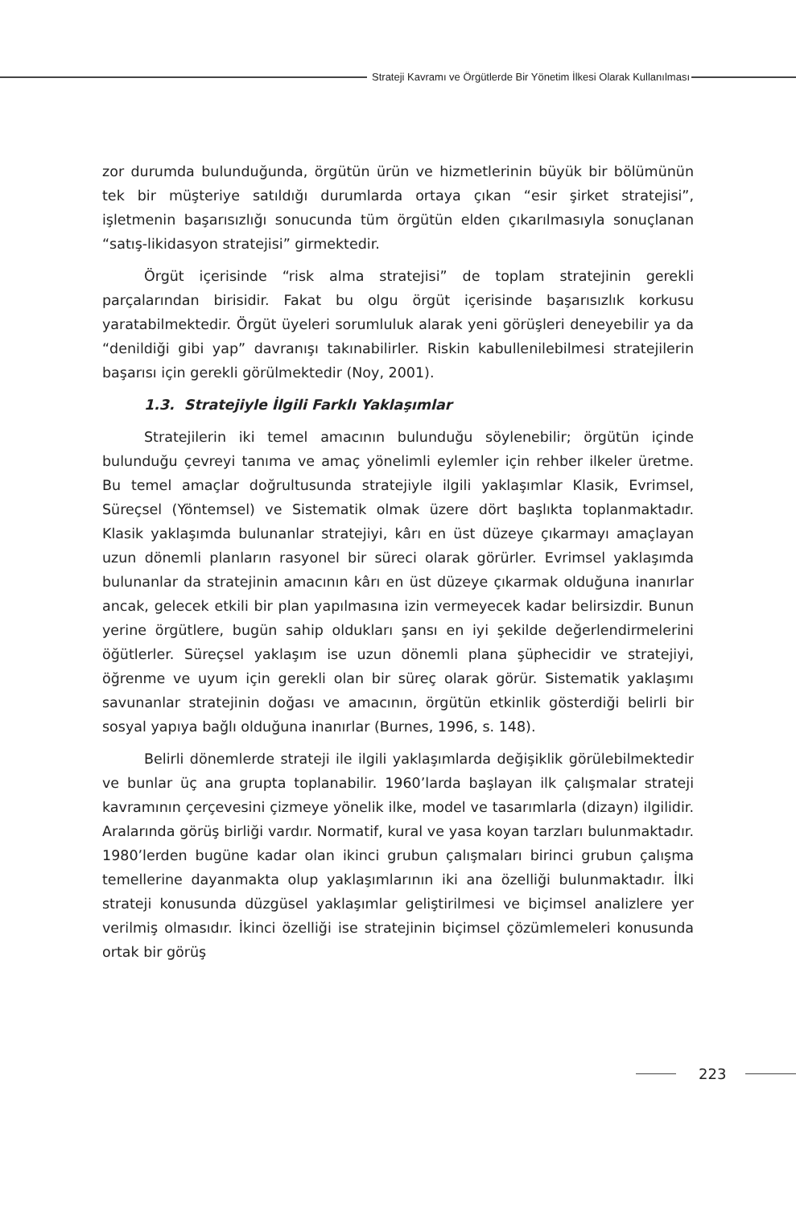Strateji Kavramı ve Örgütlerde Bir Yönetim İlkesi Olarak Kullanılması
zor durumda bulunduğunda, örgütün ürün ve hizmetlerinin büyük bir bölümünün tek bir müşteriye satıldığı durumlarda ortaya çıkan “esir şirket stratejisi”, işletmenin başarısızlığı sonucunda tüm örgütün elden çıkarılmasıyla sonuçlanan “satış-likidasyon stratejisi” girmektedir.
Örgüt içerisinde “risk alma stratejisi” de toplam stratejinin gerekli parçalarından birisidir. Fakat bu olgu örgüt içerisinde başarısızlık korkusu yaratabilmektedir. Örgüt üyeleri sorumluluk alarak yeni görüşleri deneyebilir ya da “denildiği gibi yap” davranışı takınabilirler. Riskin kabullenilebilmesi stratejilerin başarısı için gerekli görülmektedir (Noy, 2001).
1.3. Stratejiyle İlgili Farklı Yaklaşımlar
Stratejilerin iki temel amacının bulunduğu söylenebilir; örgütün içinde bulunduğu çevreyi tanıma ve amaç yönelimli eylemler için rehber ilkeler üretme. Bu temel amaçlar doğrultusunda stratejiyle ilgili yaklaşımlar Klasik, Evrimsel, Süreçsel (Yöntemsel) ve Sistematik olmak üzere dört başlıkta toplanmaktadır. Klasik yaklaşımda bulunanlar stratejiyi, kârı en üst düzeye çıkarmayı amaçlayan uzun dönemli planların rasyonel bir süreci olarak görürler. Evrimsel yaklaşımda bulunanlar da stratejinin amacının kârı en üst düzeye çıkarmak olduğuna inanırlar ancak, gelecek etkili bir plan yapılmasına izin vermeyecek kadar belirsizdir. Bunun yerine örgütlere, bugün sahip oldukları şansı en iyi şekilde değerlendirmelerini öğütlerler. Süreçsel yaklaşım ise uzun dönemli plana şüphecidir ve stratejiyi, öğrenme ve uyum için gerekli olan bir süreç olarak görür. Sistematik yaklaşımı savunanlar stratejinin doğası ve amacının, örgütün etkinlik gösterdiği belirli bir sosyal yapıya bağlı olduğuna inanırlar (Burnes, 1996, s. 148).
Belirli dönemlerde strateji ile ilgili yaklaşımlarda değişiklik görülebilmektedir ve bunlar üç ana grupta toplanabilir. 1960’larda başlayan ilk çalışmalar strateji kavramının çerçevesini çizmeye yönelik ilke, model ve tasarımlarla (dizayn) ilgilidir. Aralarında görüş birliği vardır. Normatif, kural ve yasa koyan tarzları bulunmaktadır. 1980’lerden bugüne kadar olan ikinci grubun çalışmaları birinci grubun çalışma temellerine dayanmakta olup yaklaşımlarının iki ana özelliği bulunmaktadır. İlki strateji konusunda düzgüsel yaklaşımlar geliştirilmesi ve biçimsel analizlere yer verilmiş olmasıdır. İkinci özelliği ise stratejinin biçimsel çözümlemeleri konusunda ortak bir görüş
223